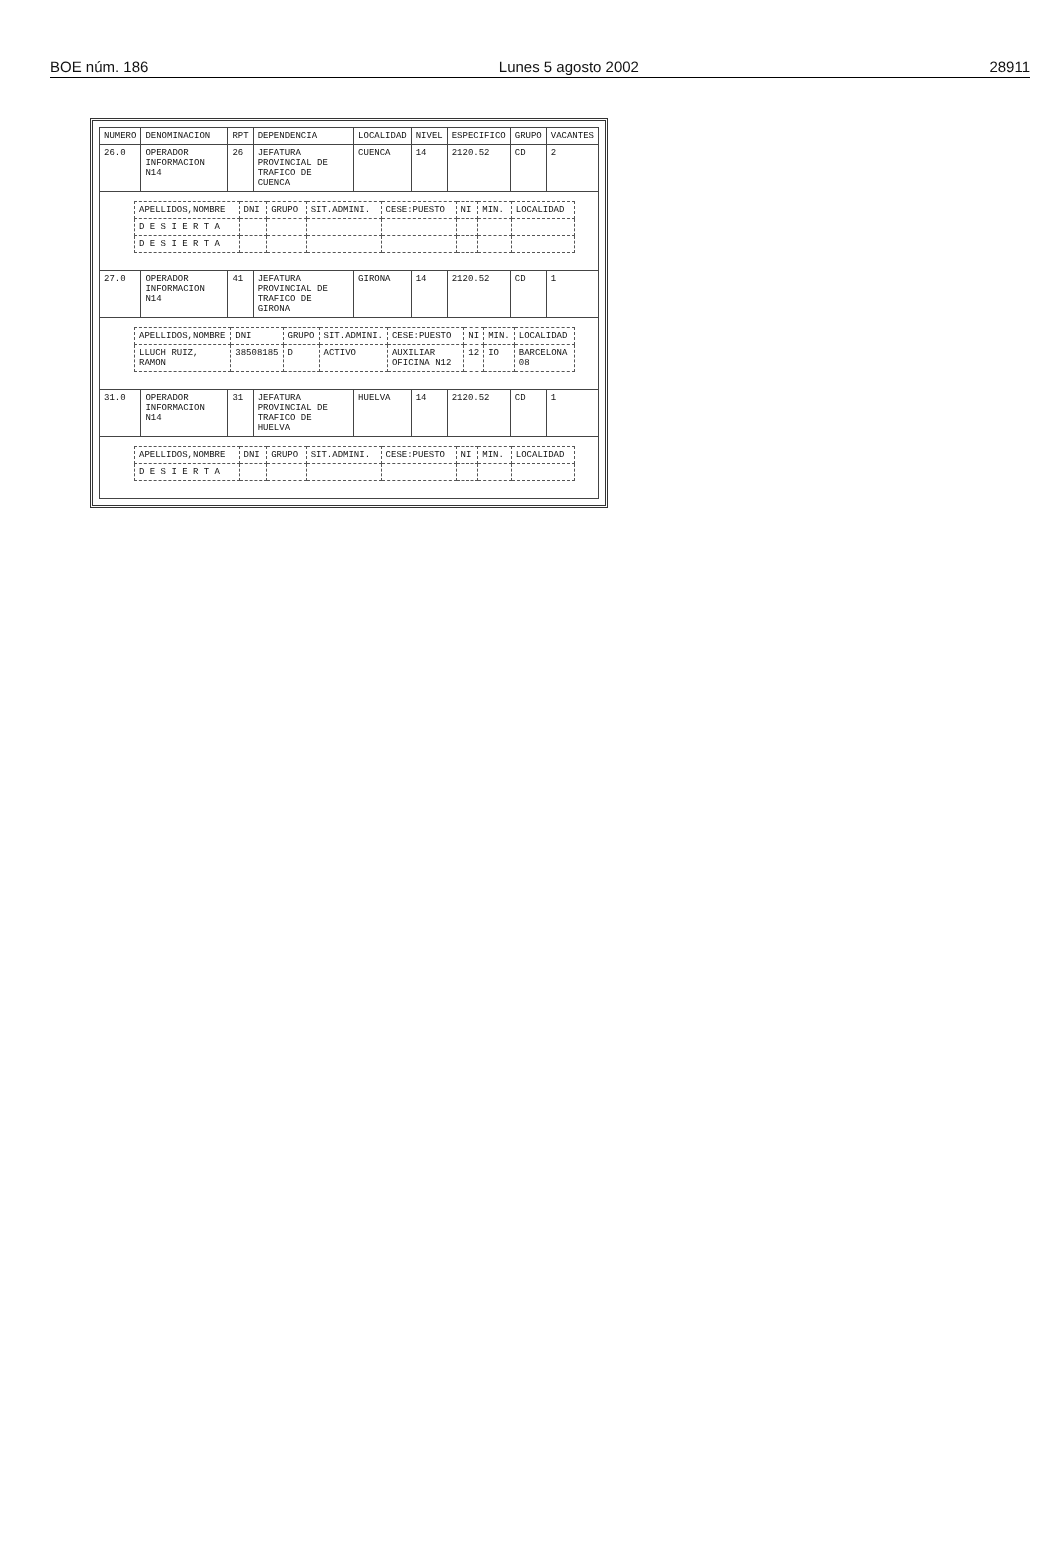BOE núm. 186 Lunes 5 agosto 2002 28911
| NUMERO | DENOMINACION | RPT | DEPENDENCIA | LOCALIDAD | NIVEL | ESPECIFICO | GRUPO | VACANTES |
| --- | --- | --- | --- | --- | --- | --- | --- | --- |
| 26.0 | OPERADOR INFORMACION N14 | 26 | JEFATURA PROVINCIAL DE TRAFICO DE CUENCA | CUENCA | 14 | 2120.52 | CD | 2 |
| / APELLIDOS,NOMBRE / DNI / GRUPO / SIT.ADMINI. / CESE:PUESTO / NI / MIN. / LOCALIDAD / / --- / --- / --- / --- / --- / --- / --- / --- / / D E S I E R T A / / / / / / / / / D E S I E R T A / / / / / / / / | | | | | | | | |
| 27.0 | OPERADOR INFORMACION N14 | 41 | JEFATURA PROVINCIAL DE TRAFICO DE GIRONA | GIRONA | 14 | 2120.52 | CD | 1 |
| / APELLIDOS,NOMBRE / DNI / GRUPO / SIT.ADMINI. / CESE:PUESTO / NI / MIN. / LOCALIDAD / / --- / --- / --- / --- / --- / --- / --- / --- / / LLUCH RUIZ, RAMON / 38508185 / D / ACTIVO / AUXILIAR OFICINA N12 / 12 / IO / BARCELONA 08 / | | | | | | | | |
| 31.0 | OPERADOR INFORMACION N14 | 31 | JEFATURA PROVINCIAL DE TRAFICO DE HUELVA | HUELVA | 14 | 2120.52 | CD | 1 |
| / APELLIDOS,NOMBRE / DNI / GRUPO / SIT.ADMINI. / CESE:PUESTO / NI / MIN. / LOCALIDAD / / --- / --- / --- / --- / --- / --- / --- / --- / / D E S I E R T A / / / / / / / / | | | | | | | | |